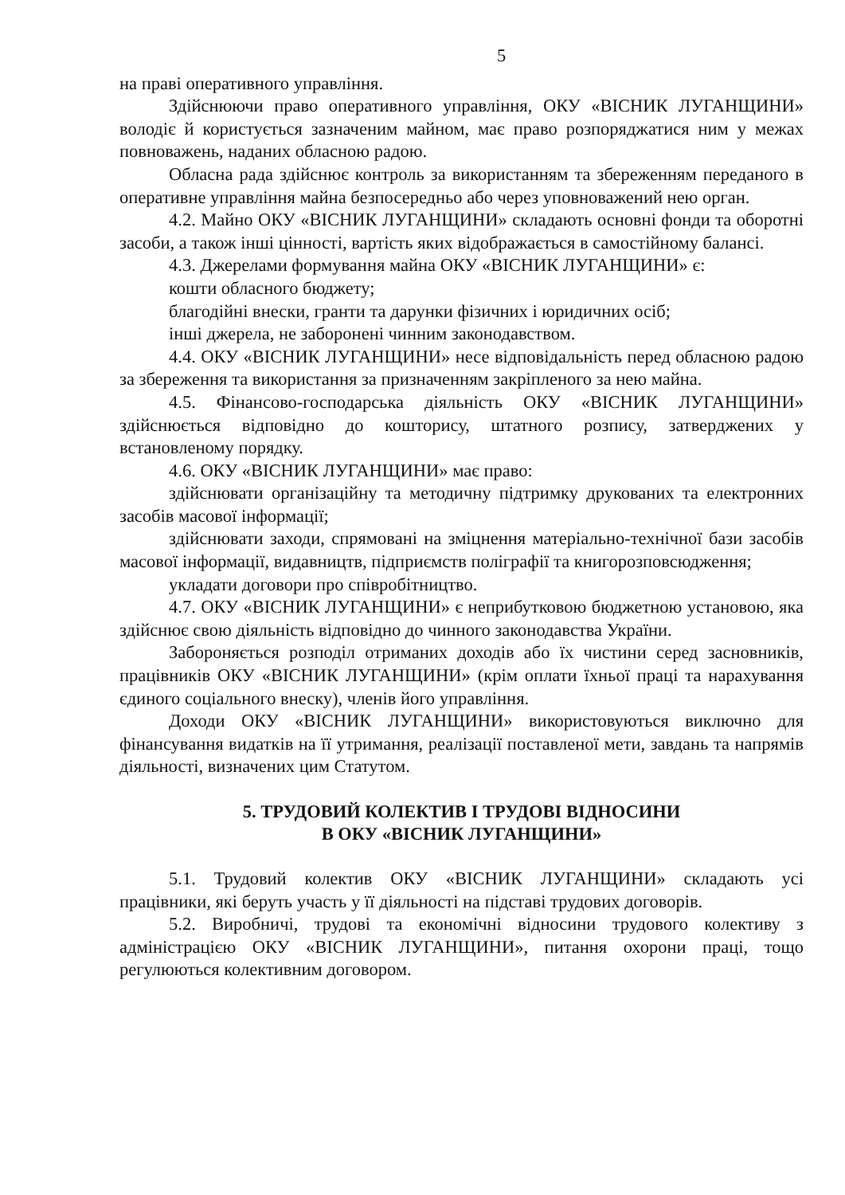5
на праві оперативного управління.
Здійснюючи право оперативного управління, ОКУ «ВІСНИК ЛУГАНЩИНИ» володіє й користується зазначеним майном, має право розпоряджатися ним у межах повноважень, наданих обласною радою.
Обласна рада здійснює контроль за використанням та збереженням переданого в оперативне управління майна безпосередньо або через уповноважений нею орган.
4.2. Майно ОКУ «ВІСНИК ЛУГАНЩИНИ» складають основні фонди та оборотні засоби, а також інші цінності, вартість яких відображається в самостійному балансі.
4.3. Джерелами формування майна ОКУ «ВІСНИК ЛУГАНЩИНИ» є:
кошти обласного бюджету;
благодійні внески, гранти та дарунки фізичних і юридичних осіб;
інші джерела, не заборонені чинним законодавством.
4.4. ОКУ «ВІСНИК ЛУГАНЩИНИ» несе відповідальність перед обласною радою за збереження та використання за призначенням закріпленого за нею майна.
4.5. Фінансово-господарська діяльність ОКУ «ВІСНИК ЛУГАНЩИНИ» здійснюється відповідно до кошторису, штатного розпису, затверджених у встановленому порядку.
4.6. ОКУ «ВІСНИК ЛУГАНЩИНИ» має право:
здійснювати організаційну та методичну підтримку друкованих та електронних засобів масової інформації;
здійснювати заходи, спрямовані на зміцнення матеріально-технічної бази засобів масової інформації, видавництв, підприємств поліграфії та книгорозповсюдження;
укладати договори про співробітництво.
4.7. ОКУ «ВІСНИК ЛУГАНЩИНИ» є неприбутковою бюджетною установою, яка здійснює свою діяльність відповідно до чинного законодавства України.
Забороняється розподіл отриманих доходів або їх чистини серед засновників, працівників ОКУ «ВІСНИК ЛУГАНЩИНИ» (крім оплати їхньої праці та нарахування єдиного соціального внеску), членів його управління.
Доходи ОКУ «ВІСНИК ЛУГАНЩИНИ» використовуються виключно для фінансування видатків на її утримання, реалізації поставленої мети, завдань та напрямів діяльності, визначених цим Статутом.
5. ТРУДОВИЙ КОЛЕКТИВ І ТРУДОВІ ВІДНОСИНИ
В ОКУ «ВІСНИК ЛУГАНЩИНИ»
5.1. Трудовий колектив ОКУ «ВІСНИК ЛУГАНЩИНИ» складають усі працівники, які беруть участь у її діяльності на підставі трудових договорів.
5.2. Виробничі, трудові та економічні відносини трудового колективу з адміністрацією ОКУ «ВІСНИК ЛУГАНЩИНИ», питання охорони праці, тощо регулюються колективним договором.